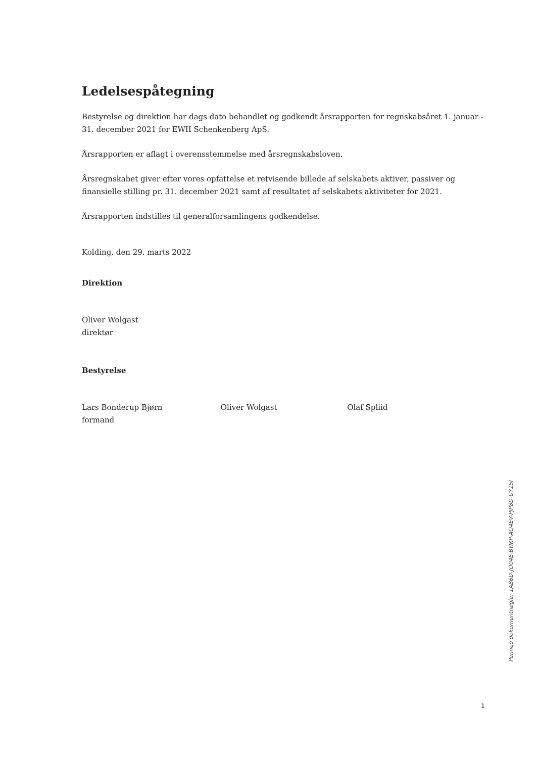Ledelsespåtegning
Bestyrelse og direktion har dags dato behandlet og godkendt årsrapporten for regnskabsåret 1. januar - 31. december 2021 for EWII Schenkenberg ApS.
Årsrapporten er aflagt i overensstemmelse med årsregnskabsloven.
Årsregnskabet giver efter vores opfattelse et retvisende billede af selskabets aktiver, passiver og finansielle stilling pr. 31. december 2021 samt af resultatet af selskabets aktiviteter for 2021.
Årsrapporten indstilles til generalforsamlingens godkendelse.
Kolding, den 29. marts 2022
Direktion
Oliver Wolgast
direktør
Bestyrelse
Lars Bonderup Bjørn
formand
Oliver Wolgast Olaf Spliid
Penneo dokumentnøgle: 1AB6D-JO04E-BYIKP-AQ4EV-PJP8D-UY15I
1